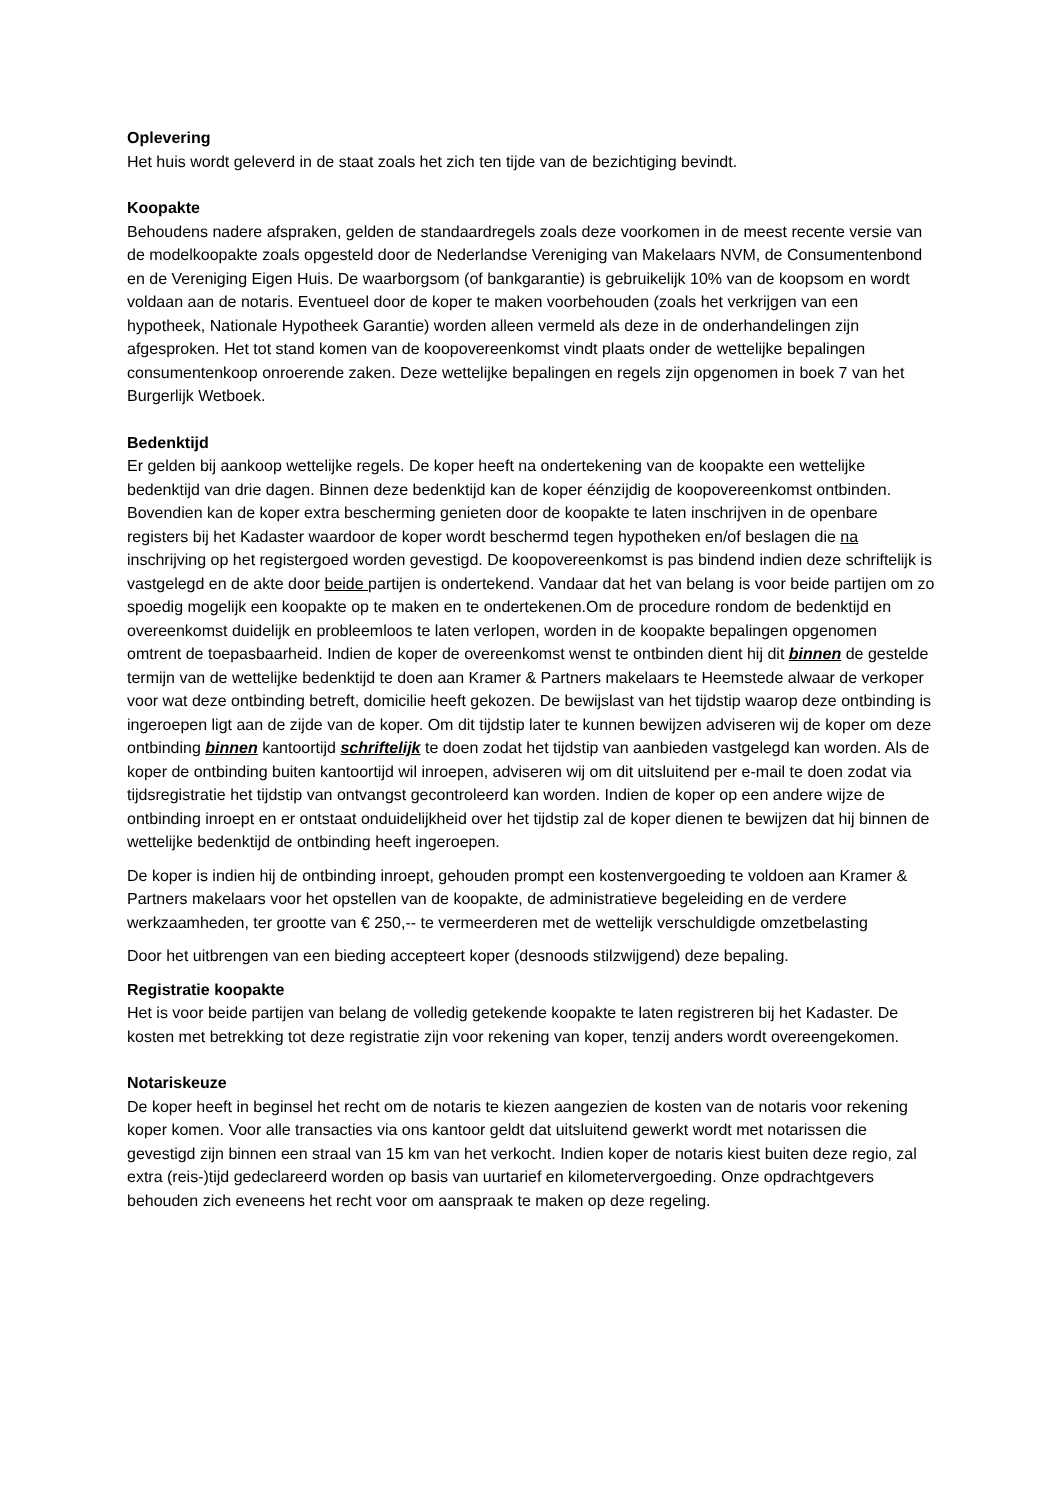Oplevering
Het huis wordt geleverd in de staat zoals het zich ten tijde van de bezichtiging bevindt.
Koopakte
Behoudens nadere afspraken, gelden de standaardregels zoals deze voorkomen in de meest recente versie van de modelkoopakte zoals opgesteld door de Nederlandse Vereniging van Makelaars NVM, de Consumentenbond en de Vereniging Eigen Huis. De waarborgsom (of bankgarantie) is gebruikelijk 10% van de koopsom en wordt voldaan aan de notaris. Eventueel door de koper te maken voorbehouden (zoals het verkrijgen van een hypotheek, Nationale Hypotheek Garantie) worden alleen vermeld als deze in de onderhandelingen zijn afgesproken. Het tot stand komen van de koopovereenkomst vindt plaats onder de wettelijke bepalingen consumentenkoop onroerende zaken. Deze wettelijke bepalingen en regels zijn opgenomen in boek 7 van het Burgerlijk Wetboek.
Bedenktijd
Er gelden bij aankoop wettelijke regels. De koper heeft na ondertekening van de koopakte een wettelijke bedenktijd van drie dagen. Binnen deze bedenktijd kan de koper éénzijdig de koopovereenkomst ontbinden. Bovendien kan de koper extra bescherming genieten door de koopakte te laten inschrijven in de openbare registers bij het Kadaster waardoor de koper wordt beschermd tegen hypotheken en/of beslagen die na inschrijving op het registergoed worden gevestigd. De koopovereenkomst is pas bindend indien deze schriftelijk is vastgelegd en de akte door beide partijen is ondertekend. Vandaar dat het van belang is voor beide partijen om zo spoedig mogelijk een koopakte op te maken en te ondertekenen.Om de procedure rondom de bedenktijd en overeenkomst duidelijk en probleemloos te laten verlopen, worden in de koopakte bepalingen opgenomen omtrent de toepasbaarheid. Indien de koper de overeenkomst wenst te ontbinden dient hij dit binnen de gestelde termijn van de wettelijke bedenktijd te doen aan Kramer & Partners makelaars te Heemstede alwaar de verkoper voor wat deze ontbinding betreft, domicilie heeft gekozen. De bewijslast van het tijdstip waarop deze ontbinding is ingeroepen ligt aan de zijde van de koper. Om dit tijdstip later te kunnen bewijzen adviseren wij de koper om deze ontbinding binnen kantoortijd schriftelijk te doen zodat het tijdstip van aanbieden vastgelegd kan worden. Als de koper de ontbinding buiten kantoortijd wil inroepen, adviseren wij om dit uitsluitend per e-mail te doen zodat via tijdsregistratie het tijdstip van ontvangst gecontroleerd kan worden. Indien de koper op een andere wijze de ontbinding inroept en er ontstaat onduidelijkheid over het tijdstip zal de koper dienen te bewijzen dat hij binnen de wettelijke bedenktijd de ontbinding heeft ingeroepen.
De koper is indien hij de ontbinding inroept, gehouden prompt een kostenvergoeding te voldoen aan Kramer & Partners makelaars voor het opstellen van de koopakte, de administratieve begeleiding en de verdere werkzaamheden, ter grootte van € 250,-- te vermeerderen met de wettelijk verschuldigde omzetbelasting
Door het uitbrengen van een bieding accepteert koper (desnoods stilzwijgend) deze bepaling.
Registratie koopakte
Het is voor beide partijen van belang de volledig getekende koopakte te laten registreren bij het Kadaster. De kosten met betrekking tot deze registratie zijn voor rekening van koper, tenzij anders wordt overeengekomen.
Notariskeuze
De koper heeft in beginsel het recht om de notaris te kiezen aangezien de kosten van de notaris voor rekening koper komen. Voor alle transacties via ons kantoor geldt dat uitsluitend gewerkt wordt met notarissen die gevestigd zijn binnen een straal van 15 km van het verkocht. Indien koper de notaris kiest buiten deze regio, zal extra (reis-)tijd gedeclareerd worden op basis van uurtarief en kilometervergoeding. Onze opdrachtgevers behouden zich eveneens het recht voor om aanspraak te maken op deze regeling.